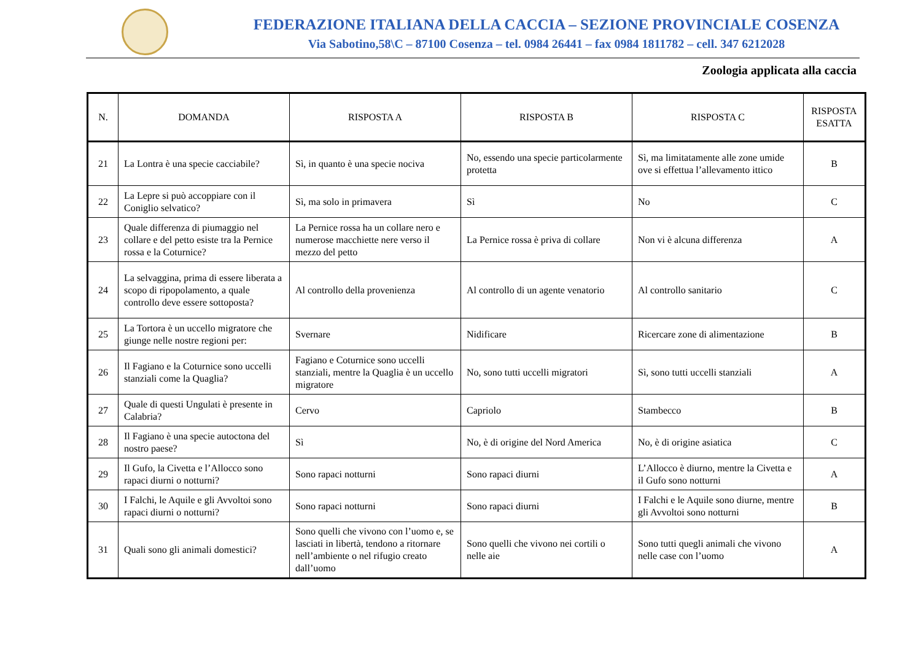FEDERAZIONE ITALIANA DELLA CACCIA – SEZIONE PROVINCIALE COSENZA
Via Sabotino,58\C – 87100 Cosenza – tel. 0984 26441 – fax 0984 1811782 – cell. 347 6212028
Zoologia applicata alla caccia
| N. | DOMANDA | RISPOSTA A | RISPOSTA B | RISPOSTA C | RISPOSTA ESATTA |
| --- | --- | --- | --- | --- | --- |
| 21 | La Lontra è una specie cacciabile? | Sì, in quanto è una specie nociva | No, essendo una specie particolarmente protetta | Sì, ma limitatamente alle zone umide ove si effettua l’allevamento ittico | B |
| 22 | La Lepre si può accoppiare con il Coniglio selvatico? | Sì, ma solo in primavera | Sì | No | C |
| 23 | Quale differenza di piumaggio nel collare e del petto esiste tra la Pernice rossa e la Coturnice? | La Pernice rossa ha un collare nero e numerose macchiette nere verso il mezzo del petto | La Pernice rossa è priva di collare | Non vi è alcuna differenza | A |
| 24 | La selvaggina, prima di essere liberata a scopo di ripopolamento, a quale controllo deve essere sottoposta? | Al controllo della provenienza | Al controllo di un agente venatorio | Al controllo sanitario | C |
| 25 | La Tortora è un uccello migratore che giunge nelle nostre regioni per: | Svernare | Nidificare | Ricercare zone di alimentazione | B |
| 26 | Il Fagiano e la Coturnice sono uccelli stanziali come la Quaglia? | Fagiano e Coturnice sono uccelli stanziali, mentre la Quaglia è un uccello migratore | No, sono tutti uccelli migratori | Sì, sono tutti uccelli stanziali | A |
| 27 | Quale di questi Ungulati è presente in Calabria? | Cervo | Capriolo | Stambecco | B |
| 28 | Il Fagiano è una specie autoctona del nostro paese? | Sì | No, è di origine del Nord America | No, è di origine asiatica | C |
| 29 | Il Gufo, la Civetta e l’Allocco sono rapaci diurni o notturni? | Sono rapaci notturni | Sono rapaci diurni | L’Allocco è diurno, mentre la Civetta e il Gufo sono notturni | A |
| 30 | I Falchi, le Aquile e gli Avvoltoi sono rapaci diurni o notturni? | Sono rapaci notturni | Sono rapaci diurni | I Falchi e le Aquile sono diurne, mentre gli Avvoltoi sono notturni | B |
| 31 | Quali sono gli animali domestici? | Sono quelli che vivono con l’uomo e, se lasciati in libertà, tendono a ritornare nell’ambiente o nel rifugio creato dall’uomo | Sono quelli che vivono nei cortili o nelle aie | Sono tutti quegli animali che vivono nelle case con l’uomo | A |